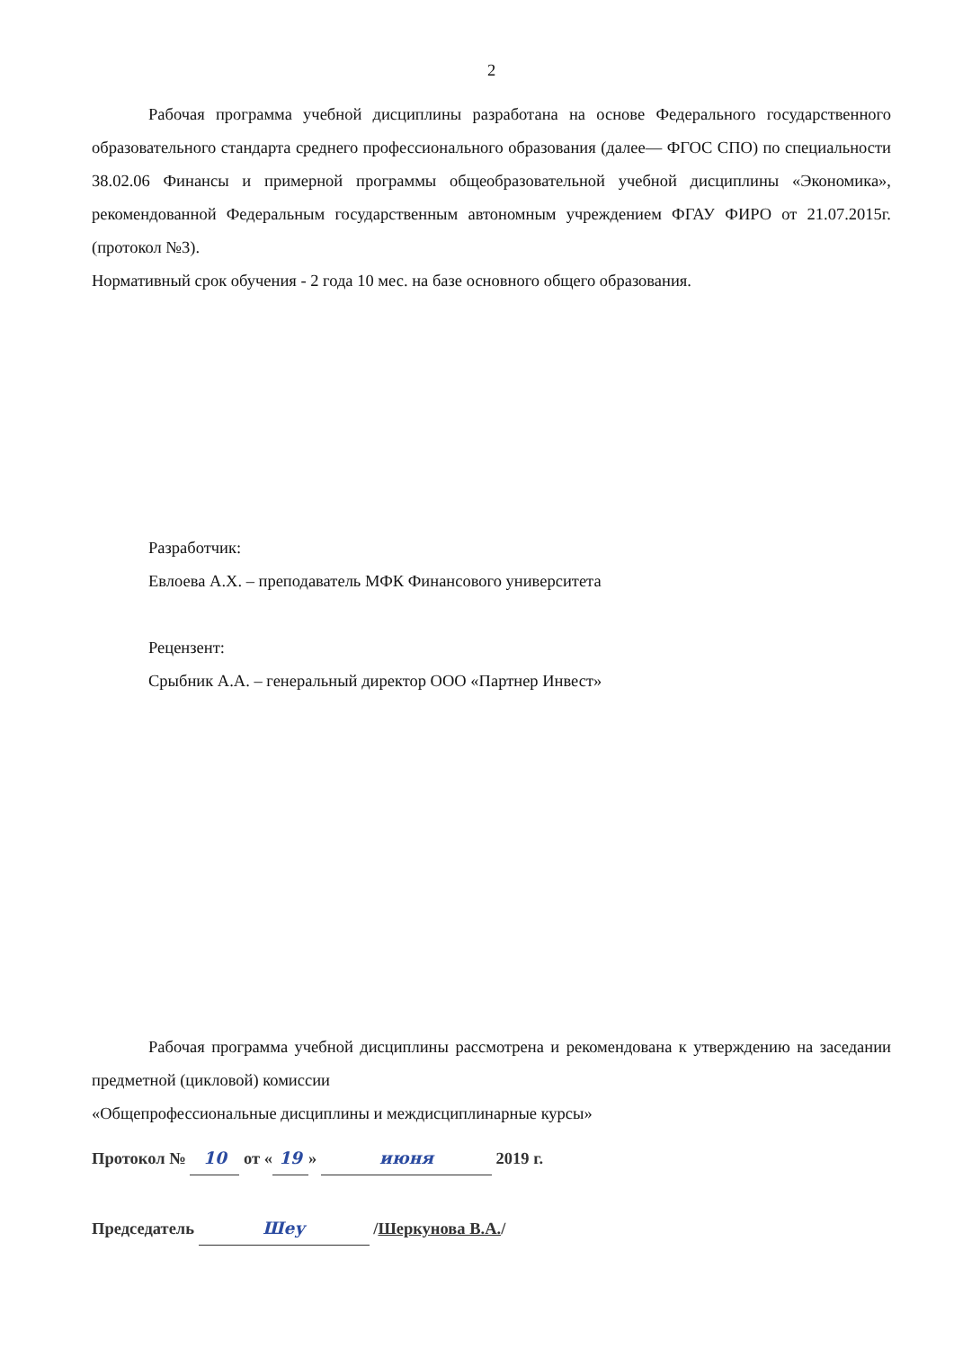2
Рабочая программа учебной дисциплины разработана на основе Федерального государственного образовательного стандарта среднего профессионального образования (далее— ФГОС СПО) по специальности 38.02.06 Финансы и примерной программы общеобразовательной учебной дисциплины «Экономика», рекомендованной Федеральным государственным автономным учреждением ФГАУ ФИРО от 21.07.2015г. (протокол №3).
Нормативный срок обучения - 2 года 10 мес. на базе основного общего образования.
Разработчик:
Евлоева А.Х. – преподаватель МФК Финансового университета
Рецензент:
Срыбник А.А. – генеральный директор ООО «Партнер Инвест»
Рабочая программа учебной дисциплины рассмотрена и рекомендована к утверждению на заседании предметной (цикловой) комиссии
«Общепрофессиональные дисциплины и междисциплинарные курсы»
Протокол № 10 от « 19 » июня 2019 г.
Председатель Шеу /Шеркунова В.А./